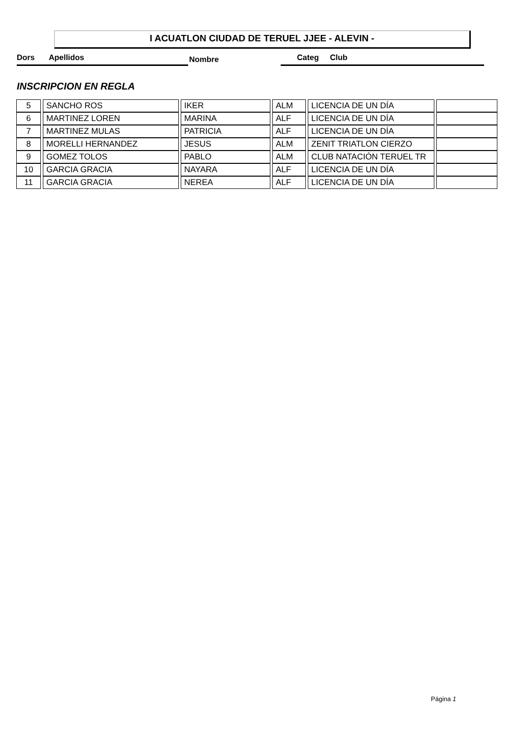I ACUATLON CIUDAD DE TERUEL JJEE - ALEVIN -
Dors Apellidos Nombre Categ Club
INSCRIPCION EN REGLA
| 5 | SANCHO ROS | IKER | ALM | LICENCIA DE UN DÍA | |
| 6 | MARTINEZ LOREN | MARINA | ALF | LICENCIA DE UN DÍA | |
| 7 | MARTINEZ MULAS | PATRICIA | ALF | LICENCIA DE UN DÍA | |
| 8 | MORELLI HERNANDEZ | JESUS | ALM | ZENIT TRIATLON CIERZO | |
| 9 | GOMEZ TOLOS | PABLO | ALM | CLUB NATACIÓN TERUEL TR | |
| 10 | GARCIA GRACIA | NAYARA | ALF | LICENCIA DE UN DÍA | |
| 11 | GARCIA GRACIA | NEREA | ALF | LICENCIA DE UN DÍA | |
Página 1